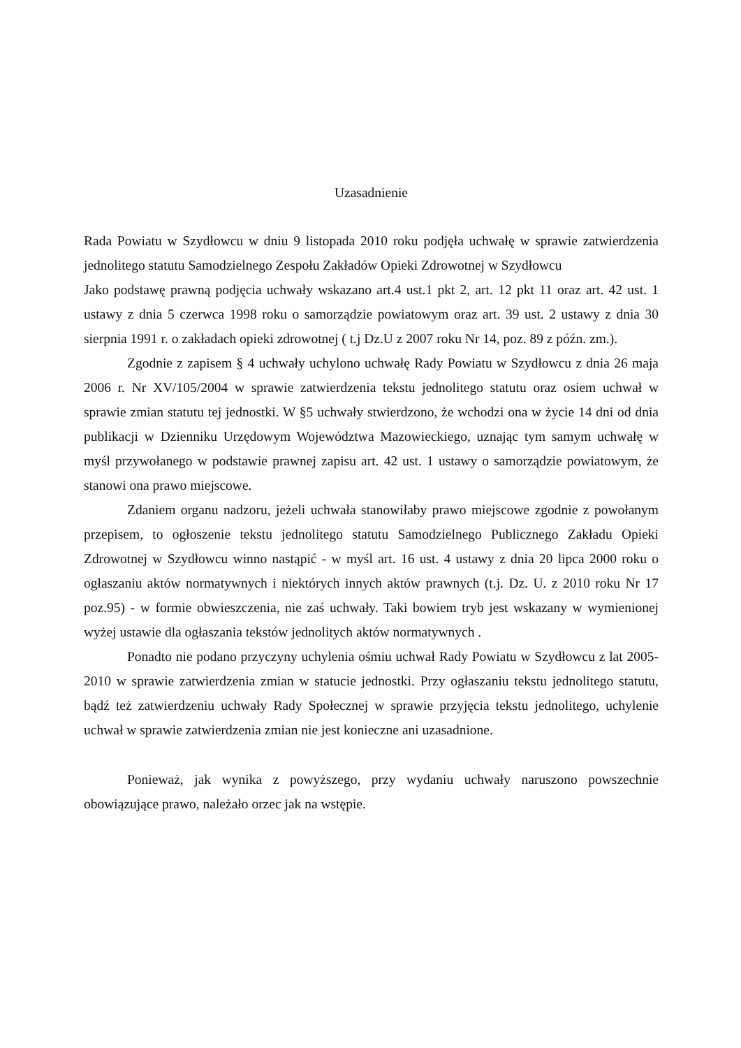Uzasadnienie
Rada Powiatu w Szydłowcu w dniu 9 listopada 2010 roku podjęła uchwałę w sprawie zatwierdzenia jednolitego statutu Samodzielnego Zespołu Zakładów Opieki Zdrowotnej w Szydłowcu
Jako podstawę prawną podjęcia uchwały wskazano art.4 ust.1 pkt 2, art. 12 pkt 11 oraz art. 42 ust. 1 ustawy z dnia 5 czerwca 1998 roku o samorządzie powiatowym oraz art. 39 ust. 2 ustawy z dnia 30 sierpnia 1991 r. o zakładach opieki zdrowotnej ( t.j Dz.U z 2007 roku Nr 14, poz. 89 z późn. zm.).
Zgodnie z zapisem § 4 uchwały uchylono uchwałę Rady Powiatu w Szydłowcu z dnia 26 maja 2006 r. Nr XV/105/2004 w sprawie zatwierdzenia tekstu jednolitego statutu oraz osiem uchwał w sprawie zmian statutu tej jednostki. W §5 uchwały stwierdzono, że wchodzi ona w życie 14 dni od dnia publikacji w Dzienniku Urzędowym Województwa Mazowieckiego, uznając tym samym uchwałę w myśl przywołanego w podstawie prawnej zapisu art. 42 ust. 1 ustawy o samorządzie powiatowym, że stanowi ona prawo miejscowe.
Zdaniem organu nadzoru, jeżeli uchwała stanowiłaby prawo miejscowe zgodnie z powołanym przepisem, to ogłoszenie tekstu jednolitego statutu Samodzielnego Publicznego Zakładu Opieki Zdrowotnej w Szydłowcu winno nastąpić - w myśl art. 16 ust. 4 ustawy z dnia 20 lipca 2000 roku o ogłaszaniu aktów normatywnych i niektórych innych aktów prawnych (t.j. Dz. U. z 2010 roku Nr 17 poz.95) - w formie obwieszczenia, nie zaś uchwały. Taki bowiem tryb jest wskazany w wymienionej wyżej ustawie dla ogłaszania tekstów jednolitych aktów normatywnych .
Ponadto nie podano przyczyny uchylenia ośmiu uchwał Rady Powiatu w Szydłowcu z lat 2005- 2010 w sprawie zatwierdzenia zmian w statucie jednostki. Przy ogłaszaniu tekstu jednolitego statutu, bądź też zatwierdzeniu uchwały Rady Społecznej w sprawie przyjęcia tekstu jednolitego, uchylenie uchwał w sprawie zatwierdzenia zmian nie jest konieczne ani uzasadnione.
Ponieważ, jak wynika z powyższego, przy wydaniu uchwały naruszono powszechnie obowiązujące prawo, należało orzec jak na wstępie.